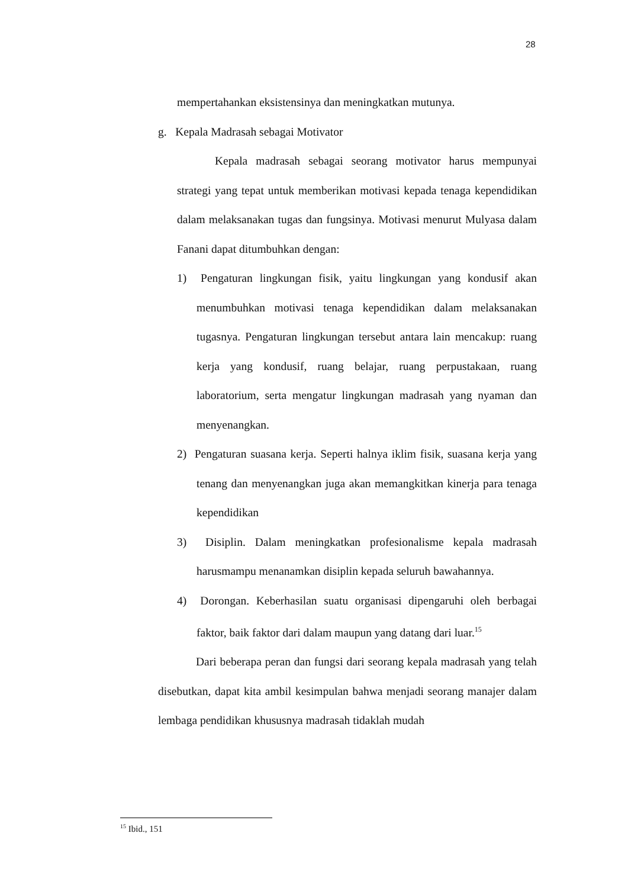28
mempertahankan eksistensinya dan meningkatkan mutunya.
g. Kepala Madrasah sebagai Motivator
Kepala madrasah sebagai seorang motivator harus mempunyai strategi yang tepat untuk memberikan motivasi kepada tenaga kependidikan dalam melaksanakan tugas dan fungsinya. Motivasi menurut Mulyasa dalam Fanani dapat ditumbuhkan dengan:
1) Pengaturan lingkungan fisik, yaitu lingkungan yang kondusif akan menumbuhkan motivasi tenaga kependidikan dalam melaksanakan tugasnya. Pengaturan lingkungan tersebut antara lain mencakup: ruang kerja yang kondusif, ruang belajar, ruang perpustakaan, ruang laboratorium, serta mengatur lingkungan madrasah yang nyaman dan menyenangkan.
2) Pengaturan suasana kerja. Seperti halnya iklim fisik, suasana kerja yang tenang dan menyenangkan juga akan memangkitkan kinerja para tenaga kependidikan
3) Disiplin. Dalam meningkatkan profesionalisme kepala madrasah harusmampu menanamkan disiplin kepada seluruh bawahannya.
4) Dorongan. Keberhasilan suatu organisasi dipengaruhi oleh berbagai faktor, baik faktor dari dalam maupun yang datang dari luar.<sup>15</sup>
Dari beberapa peran dan fungsi dari seorang kepala madrasah yang telah disebutkan, dapat kita ambil kesimpulan bahwa menjadi seorang manajer dalam lembaga pendidikan khususnya madrasah tidaklah mudah
<sup>15</sup> Ibid., 151